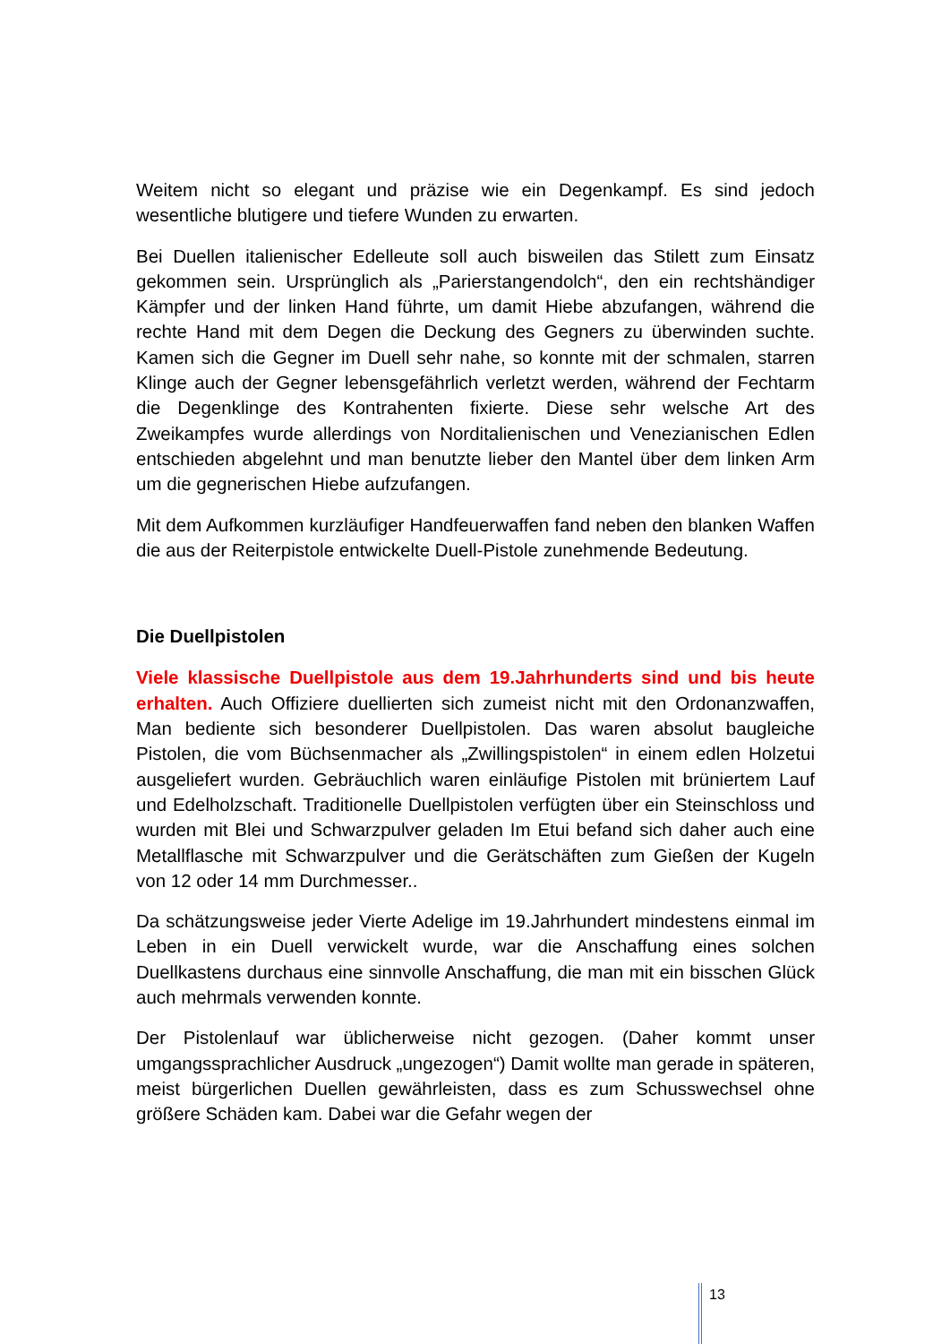Weitem nicht so elegant und präzise wie ein Degenkampf. Es sind jedoch wesentliche blutigere und tiefere Wunden zu erwarten.
Bei Duellen italienischer Edelleute soll auch bisweilen das Stilett zum Einsatz gekommen sein. Ursprünglich als „Parierstangendolch“, den ein rechtshändiger Kämpfer und der linken Hand führte, um damit Hiebe abzufangen, während die rechte Hand mit dem Degen die Deckung des Gegners zu überwinden suchte. Kamen sich die Gegner im Duell sehr nahe, so konnte mit der schmalen, starren Klinge auch der Gegner lebensgefährlich verletzt werden, während der Fechtarm die Degenklinge des Kontrahenten fixierte. Diese sehr welsche Art des Zweikampfes wurde allerdings von Norditalienischen und Venezianischen Edlen entschieden abgelehnt und man benutzte lieber den Mantel über dem linken Arm um die gegnerischen Hiebe aufzufangen.
Mit dem Aufkommen kurzläufiger Handfeuerwaffen fand neben den blanken Waffen die aus der Reiterpistole entwickelte Duell-Pistole zunehmende Bedeutung.
Die Duellpistolen
Viele klassische Duellpistole aus dem 19.Jahrhunderts sind und bis heute erhalten. Auch Offiziere duellierten sich zumeist nicht mit den Ordonanzwaffen, Man bediente sich besonderer Duellpistolen. Das waren absolut baugleiche Pistolen, die vom Büchsenmacher als „Zwillingspistolen“ in einem edlen Holzetui ausgeliefert wurden. Gebräuchlich waren einläufige Pistolen mit brüniertem Lauf und Edelholzschaft. Traditionelle Duellpistolen verfügten über ein Steinschloss und wurden mit Blei und Schwarzpulver geladen Im Etui befand sich daher auch eine Metallflasche mit Schwarzpulver und die Gerätschäften zum Gießen der Kugeln von 12 oder 14 mm Durchmesser..
Da schätzungsweise jeder Vierte Adelige im 19.Jahrhundert mindestens einmal im Leben in ein Duell verwickelt wurde, war die Anschaffung eines solchen Duellkastens durchaus eine sinnvolle Anschaffung, die man mit ein bisschen Glück auch mehrmals verwenden konnte.
Der Pistolenlauf war üblicherweise nicht gezogen. (Daher kommt unser umgangssprachlicher Ausdruck „ungezogen“) Damit wollte man gerade in späteren, meist bürgerlichen Duellen gewährleisten, dass es zum Schusswechsel ohne größere Schäden kam. Dabei war die Gefahr wegen der
13